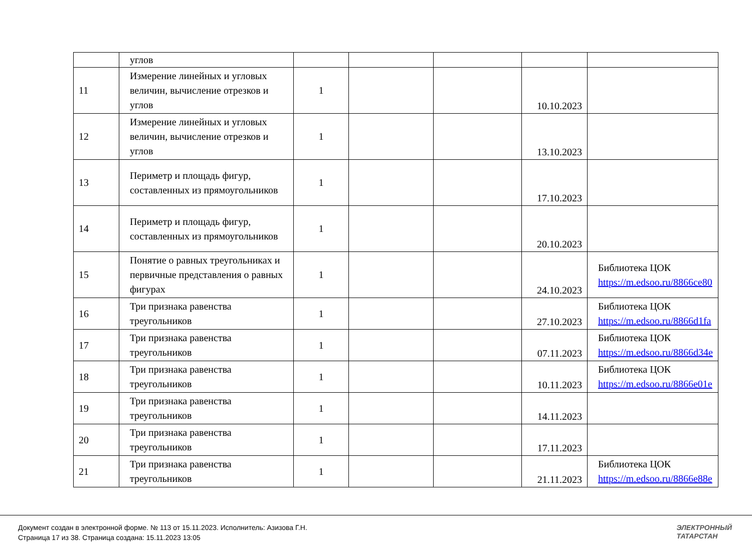| | углов | | | | | |
| 11 | Измерение линейных и угловых величин, вычисление отрезков и углов | 1 | | | 10.10.2023 | |
| 12 | Измерение линейных и угловых величин, вычисление отрезков и углов | 1 | | | 13.10.2023 | |
| 13 | Периметр и площадь фигур, составленных из прямоугольников | 1 | | | 17.10.2023 | |
| 14 | Периметр и площадь фигур, составленных из прямоугольников | 1 | | | 20.10.2023 | |
| 15 | Понятие о равных треугольниках и первичные представления о равных фигурах | 1 | | | 24.10.2023 | Библиотека ЦОК https://m.edsoo.ru/8866ce80 |
| 16 | Три признака равенства треугольников | 1 | | | 27.10.2023 | Библиотека ЦОК https://m.edsoo.ru/8866d1fa |
| 17 | Три признака равенства треугольников | 1 | | | 07.11.2023 | Библиотека ЦОК https://m.edsoo.ru/8866d34e |
| 18 | Три признака равенства треугольников | 1 | | | 10.11.2023 | Библиотека ЦОК https://m.edsoo.ru/8866e01e |
| 19 | Три признака равенства треугольников | 1 | | | 14.11.2023 | |
| 20 | Три признака равенства треугольников | 1 | | | 17.11.2023 | |
| 21 | Три признака равенства треугольников | 1 | | | 21.11.2023 | Библиотека ЦОК https://m.edsoo.ru/8866e88e |
Документ создан в электронной форме. № 113 от 15.11.2023. Исполнитель: Азизова Г.Н.
Страница 17 из 38. Страница создана: 15.11.2023 13:05
ЭЛЕКТРОННЫЙ
ТАТАРСТАН